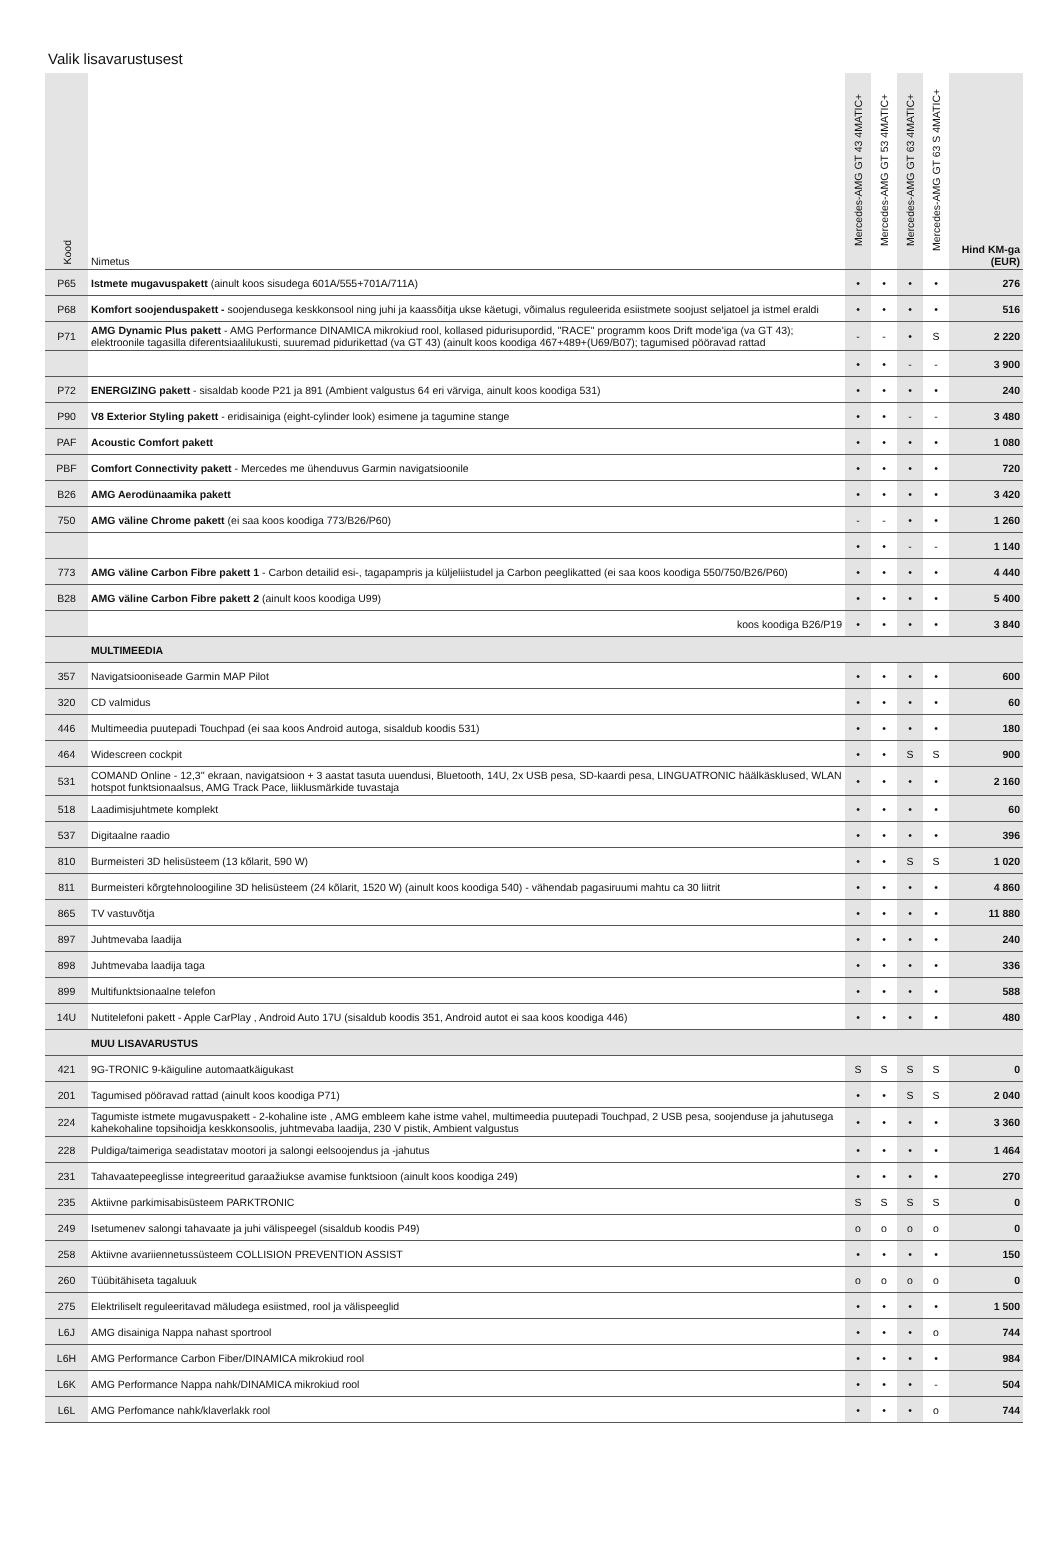Valik lisavarustusest
| Kood | Nimetus | Mercedes-AMG GT 43 4MATIC+ | Mercedes-AMG GT 53 4MATIC+ | Mercedes-AMG GT 63 4MATIC+ | Mercedes-AMG GT 63 S 4MATIC+ | Hind KM-ga (EUR) |
| --- | --- | --- | --- | --- | --- | --- |
| P65 | Istmete mugavuspakett (ainult koos sisudega 601A/555+701A/711A) | • | • | • | • | 276 |
| P68 | Komfort soojenduspakett - soojendusega keskkonsool ning juhi ja kaassõitja ukse käetugi, võimalus reguleerida esiistmete soojust seljatoel ja istmel eraldi | • | • | • | • | 516 |
| P71 | AMG Dynamic Plus pakett - AMG Performance DINAMICA mikrokiud rool, kollased pidurisupordid, "RACE" programm koos Drift mode'iga (va GT 43); elektroonile tagasilla diferentsiaalilukusti, suuremad pidurikettad (va GT 43) (ainult koos koodiga 467+489+(U69/B07); tagumised pööravad rattad | - | - | • | S | 2 220 |
| | | • | • | - | - | 3 900 |
| P72 | ENERGIZING pakett - sisaldab koode P21 ja 891 (Ambient valgustus 64 eri värviga, ainult koos koodiga 531) | • | • | • | • | 240 |
| P90 | V8 Exterior Styling pakett - eridisainiga (eight-cylinder look) esimene ja tagumine stange | • | • | - | - | 3 480 |
| PAF | Acoustic Comfort pakett | • | • | • | • | 1 080 |
| PBF | Comfort Connectivity pakett - Mercedes me ühenduvus Garmin navigatsioonile | • | • | • | • | 720 |
| B26 | AMG Aerodünaamika pakett | • | • | • | • | 3 420 |
| 750 | AMG väline Chrome pakett (ei saa koos koodiga 773/B26/P60) | - | - | • | • | 1 260 |
| | | • | • | - | - | 1 140 |
| 773 | AMG väline Carbon Fibre pakett 1 - Carbon detailid esi-, tagapampris ja küljeliistudel ja Carbon peeglikatted (ei saa koos koodiga 550/750/B26/P60) | • | • | • | • | 4 440 |
| B28 | AMG väline Carbon Fibre pakett 2 (ainult koos koodiga U99) | • | • | • | • | 5 400 |
| | koos koodiga B26/P19 | • | • | • | • | 3 840 |
| | MULTIMEEDIA | | | | | |
| 357 | Navigatsiooniseade Garmin MAP Pilot | • | • | • | • | 600 |
| 320 | CD valmidus | • | • | • | • | 60 |
| 446 | Multimeedia puutepadi Touchpad (ei saa koos Android autoga, sisaldub koodis 531) | • | • | • | • | 180 |
| 464 | Widescreen cockpit | • | • | S | S | 900 |
| 531 | COMAND Online - 12,3'' ekraan, navigatsioon + 3 aastat tasuta uuendusi, Bluetooth, 14U, 2x USB pesa, SD-kaardi pesa, LINGUATRONIC häälkäsklused, WLAN hotspot funktsionaalsus, AMG Track Pace, liiklusmärkide tuvastaja | • | • | • | • | 2 160 |
| 518 | Laadimisjuhtmete komplekt | • | • | • | • | 60 |
| 537 | Digitaalne raadio | • | • | • | • | 396 |
| 810 | Burmeisteri 3D helisüsteem (13 kõlarit, 590 W) | • | • | S | S | 1 020 |
| 811 | Burmeisteri kõrgtehnoloogiline 3D helisüsteem (24 kõlarit, 1520 W) (ainult koos koodiga 540) - vähendab pagasiruumi mahtu ca 30 liitrit | • | • | • | • | 4 860 |
| 865 | TV vastuvõtja | • | • | • | • | 11 880 |
| 897 | Juhtmevaba laadija | • | • | • | • | 240 |
| 898 | Juhtmevaba laadija taga | • | • | • | • | 336 |
| 899 | Multifunktsionaalne telefon | • | • | • | • | 588 |
| 14U | Nutitelefoni pakett - Apple CarPlay , Android Auto 17U (sisaldub koodis 351, Android autot ei saa koos koodiga 446) | • | • | • | • | 480 |
| | MUU LISAVARUSTUS | | | | | |
| 421 | 9G-TRONIC 9-käiguline automaatkäigukast | S | S | S | S | 0 |
| 201 | Tagumised pööravad rattad (ainult koos koodiga P71) | • | • | S | S | 2 040 |
| 224 | Tagumiste istmete mugavuspakett - 2-kohaline iste , AMG embleem kahe istme vahel, multimeedia puutepadi Touchpad, 2 USB pesa, soojenduse ja jahutusega kahekohaline topsihoidja keskkonsoolis, juhtmevaba laadija, 230 V pistik, Ambient valgustus | • | • | • | • | 3 360 |
| 228 | Puldiga/taimeriga seadistatav mootori ja salongi eelsoojendus ja -jahutus | • | • | • | • | 1 464 |
| 231 | Tahavaatepeeglisse integreeritud garaažiukse avamise funktsioon (ainult koos koodiga 249) | • | • | • | • | 270 |
| 235 | Aktiivne parkimisabisüsteem PARKTRONIC | S | S | S | S | 0 |
| 249 | Isetumenev salongi tahavaate ja juhi välispeegel (sisaldub koodis P49) | o | o | o | o | 0 |
| 258 | Aktiivne avariiennetussüsteem COLLISION PREVENTION ASSIST | • | • | • | • | 150 |
| 260 | Tüübitähiseta tagaluuk | o | o | o | o | 0 |
| 275 | Elektriliselt reguleeritavad mäludega esiistmed, rool ja välispeeglid | • | • | • | • | 1 500 |
| L6J | AMG disainiga Nappa nahast sportrool | • | • | • | o | 744 |
| L6H | AMG Performance Carbon Fiber/DINAMICA mikrokiud rool | • | • | • | • | 984 |
| L6K | AMG Performance Nappa nahk/DINAMICA mikrokiud rool | • | • | • | - | 504 |
| L6L | AMG Perfomance nahk/klaverlakk rool | • | • | • | o | 744 |